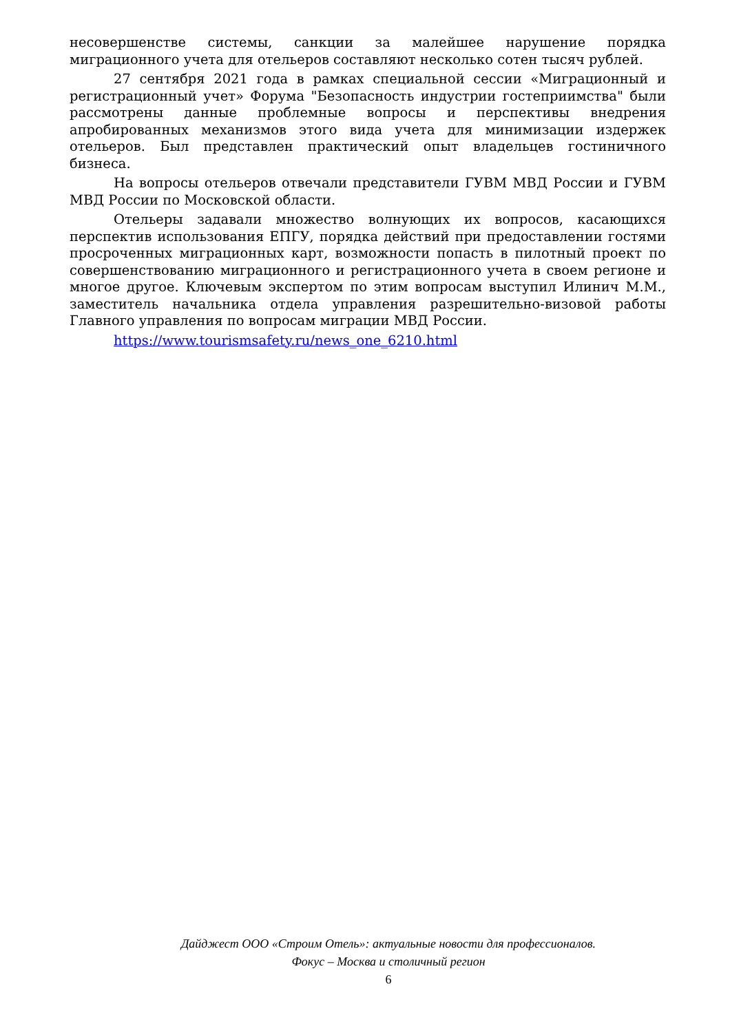несовершенстве системы, санкции за малейшее нарушение порядка миграционного учета для отельеров составляют несколько сотен тысяч рублей.
27 сентября 2021 года в рамках специальной сессии «Миграционный и регистрационный учет» Форума "Безопасность индустрии гостеприимства" были рассмотрены данные проблемные вопросы и перспективы внедрения апробированных механизмов этого вида учета для минимизации издержек отельеров. Был представлен практический опыт владельцев гостиничного бизнеса.
На вопросы отельеров отвечали представители ГУВМ МВД России и ГУВМ МВД России по Московской области.
Отельеры задавали множество волнующих их вопросов, касающихся перспектив использования ЕПГУ, порядка действий при предоставлении гостями просроченных миграционных карт, возможности попасть в пилотный проект по совершенствованию миграционного и регистрационного учета в своем регионе и многое другое. Ключевым экспертом по этим вопросам выступил Илинич М.М., заместитель начальника отдела управления разрешительно-визовой работы Главного управления по вопросам миграции МВД России.
https://www.tourismsafety.ru/news_one_6210.html
Дайджест ООО «Строим Отель»: актуальные новости для профессионалов.
Фокус – Москва и столичный регион
6